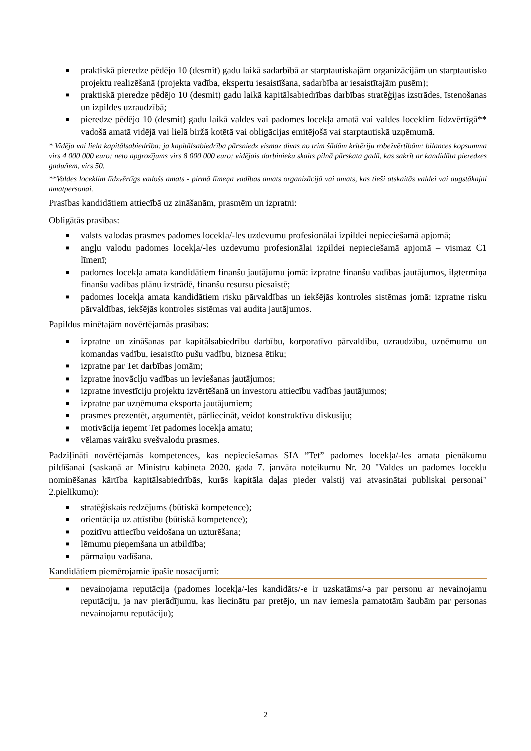■ praktiskā pieredze pēdējo 10 (desmit) gadu laikā sadarbībā ar starptautiskajām organizācijām un starptautisko projektu realizēšanā (projekta vadība, ekspertu iesaistīšana, sadarbība ar iesaistītajām pusēm);
■ praktiskā pieredze pēdējo 10 (desmit) gadu laikā kapitālsabiedrības darbības stratēģijas izstrādes, īstenošanas un izpildes uzraudzībā;
■ pieredze pēdējo 10 (desmit) gadu laikā valdes vai padomes locekļa amatā vai valdes loceklim līdzvērtīgā** vadošā amatā vidējā vai lielā biržā kotētā vai obligācijas emitējošā vai starptautiskā uzņēmumā.
* Vidēja vai liela kapitālsabiedrība: ja kapitālsabiedrība pārsniedz vismaz divas no trim šādām kritēriju robežvērtībām: bilances kopsumma virs 4 000 000 euro; neto apgrozījums virs 8 000 000 euro; vidējais darbinieku skaits pilnā pārskata gadā, kas sakrīt ar kandidāta pieredzes gadu/iem, virs 50.
**Valdes loceklim līdzvērtīgs vadošs amats - pirmā līmeņa vadības amats organizācijā vai amats, kas tieši atskaitās valdei vai augstākajai amatpersonai.
Prasības kandidātiem attiecībā uz zināšanām, prasmēm un izpratni:
Obligātās prasības:
■ valsts valodas prasmes padomes locekļa/-les uzdevumu profesionālai izpildei nepieciešamā apjomā;
■ angļu valodu padomes locekļa/-les uzdevumu profesionālai izpildei nepieciešamā apjomā – vismaz C1 līmenī;
■ padomes locekļa amata kandidātiem finanšu jautājumu jomā: izpratne finanšu vadības jautājumos, ilgtermiņa finanšu vadības plānu izstrādē, finanšu resursu piesaistē;
■ padomes locekļa amata kandidātiem risku pārvaldības un iekšējās kontroles sistēmas jomā: izpratne risku pārvaldības, iekšējās kontroles sistēmas vai audita jautājumos.
Papildus minētajām novērtējamās prasības:
■ izpratne un zināšanas par kapitālsabiedrību darbību, korporatīvo pārvaldību, uzraudzību, uzņēmumu un komandas vadību, iesaistīto pušu vadību, biznesa ētiku;
■ izpratne par Tet darbības jomām;
■ izpratne inovāciju vadības un ieviešanas jautājumos;
■ izpratne investīciju projektu izvērtēšanā un investoru attiecību vadības jautājumos;
■ izpratne par uzņēmuma eksporta jautājumiem;
■ prasmes prezentēt, argumentēt, pārliecināt, veidot konstruktīvu diskusiju;
■ motivācija ieņemt Tet padomes locekļa amatu;
■ vēlamas vairāku svešvalodu prasmes.
Padziļināti novērtējamās kompetences, kas nepieciešamas SIA “Tet” padomes locekļa/-les amata pienākumu pildīšanai (saskaņā ar Ministru kabineta 2020. gada 7. janvāra noteikumu Nr. 20 "Valdes un padomes locekļu nominēšanas kārtība kapitālsabiedrībās, kurās kapitāla daļas pieder valstij vai atvasinātai publiskai personai" 2.pielikumu):
■ stratēģiskais redzējums (būtiskā kompetence);
■ orientācija uz attīstību (būtiskā kompetence);
■ pozitīvu attiecību veidošana un uzturēšana;
■ lēmumu pieņemšana un atbildība;
■ pārmaiņu vadīšana.
Kandidātiem piemērojamie īpašie nosacījumi:
■ nevainojama reputācija (padomes locekļa/-les kandidāts/-e ir uzskatāms/-a par personu ar nevainojamu reputāciju, ja nav pierādījumu, kas liecinātu par pretējo, un nav iemesla pamatotām šaubām par personas nevainojamu reputāciju);
2